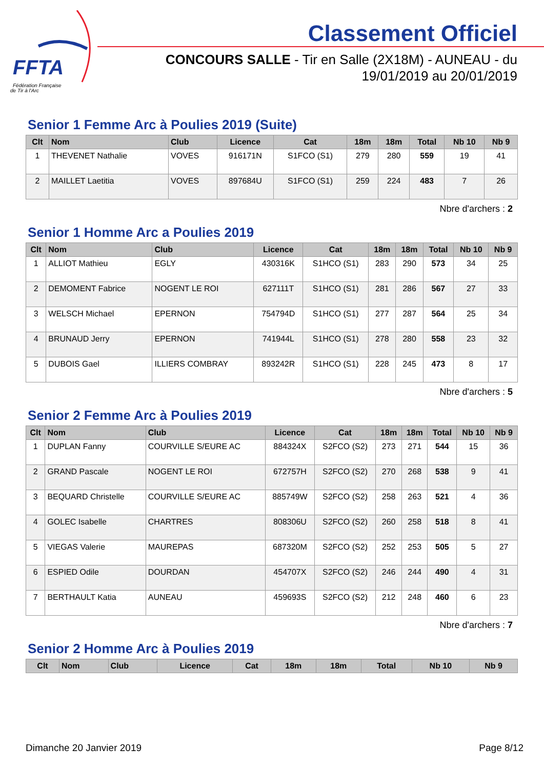FFTA
Fédération Française
de Tir à l'Arc
Classement Officiel
CONCOURS SALLE - Tir en Salle (2X18M) - AUNEAU - du 19/01/2019 au 20/01/2019
Senior 1 Femme Arc à Poulies 2019 (Suite)
| Clt | Nom | Club | Licence | Cat | 18m | 18m | Total | Nb 10 | Nb 9 |
| --- | --- | --- | --- | --- | --- | --- | --- | --- | --- |
| 1 | THEVENET Nathalie | VOVES | 916171N | S1FCO (S1) | 279 | 280 | 559 | 19 | 41 |
| 2 | MAILLET Laetitia | VOVES | 897684U | S1FCO (S1) | 259 | 224 | 483 | 7 | 26 |
Nbre d'archers : 2
Senior 1 Homme Arc a Poulies 2019
| Clt | Nom | Club | Licence | Cat | 18m | 18m | Total | Nb 10 | Nb 9 |
| --- | --- | --- | --- | --- | --- | --- | --- | --- | --- |
| 1 | ALLIOT Mathieu | EGLY | 430316K | S1HCO (S1) | 283 | 290 | 573 | 34 | 25 |
| 2 | DEMOMENT Fabrice | NOGENT LE ROI | 627111T | S1HCO (S1) | 281 | 286 | 567 | 27 | 33 |
| 3 | WELSCH Michael | EPERNON | 754794D | S1HCO (S1) | 277 | 287 | 564 | 25 | 34 |
| 4 | BRUNAUD Jerry | EPERNON | 741944L | S1HCO (S1) | 278 | 280 | 558 | 23 | 32 |
| 5 | DUBOIS Gael | ILLIERS COMBRAY | 893242R | S1HCO (S1) | 228 | 245 | 473 | 8 | 17 |
Nbre d'archers : 5
Senior 2 Femme Arc à Poulies 2019
| Clt | Nom | Club | Licence | Cat | 18m | 18m | Total | Nb 10 | Nb 9 |
| --- | --- | --- | --- | --- | --- | --- | --- | --- | --- |
| 1 | DUPLAN Fanny | COURVILLE S/EURE AC | 884324X | S2FCO (S2) | 273 | 271 | 544 | 15 | 36 |
| 2 | GRAND Pascale | NOGENT LE ROI | 672757H | S2FCO (S2) | 270 | 268 | 538 | 9 | 41 |
| 3 | BEQUARD Christelle | COURVILLE S/EURE AC | 885749W | S2FCO (S2) | 258 | 263 | 521 | 4 | 36 |
| 4 | GOLEC Isabelle | CHARTRES | 808306U | S2FCO (S2) | 260 | 258 | 518 | 8 | 41 |
| 5 | VIEGAS Valerie | MAUREPAS | 687320M | S2FCO (S2) | 252 | 253 | 505 | 5 | 27 |
| 6 | ESPIED Odile | DOURDAN | 454707X | S2FCO (S2) | 246 | 244 | 490 | 4 | 31 |
| 7 | BERTHAULT Katia | AUNEAU | 459693S | S2FCO (S2) | 212 | 248 | 460 | 6 | 23 |
Nbre d'archers : 7
Senior 2 Homme Arc à Poulies 2019
| Clt | Nom | Club | Licence | Cat | 18m | 18m | Total | Nb 10 | Nb 9 |
| --- | --- | --- | --- | --- | --- | --- | --- | --- | --- |
Dimanche 20 Janvier 2019 Page 8/12